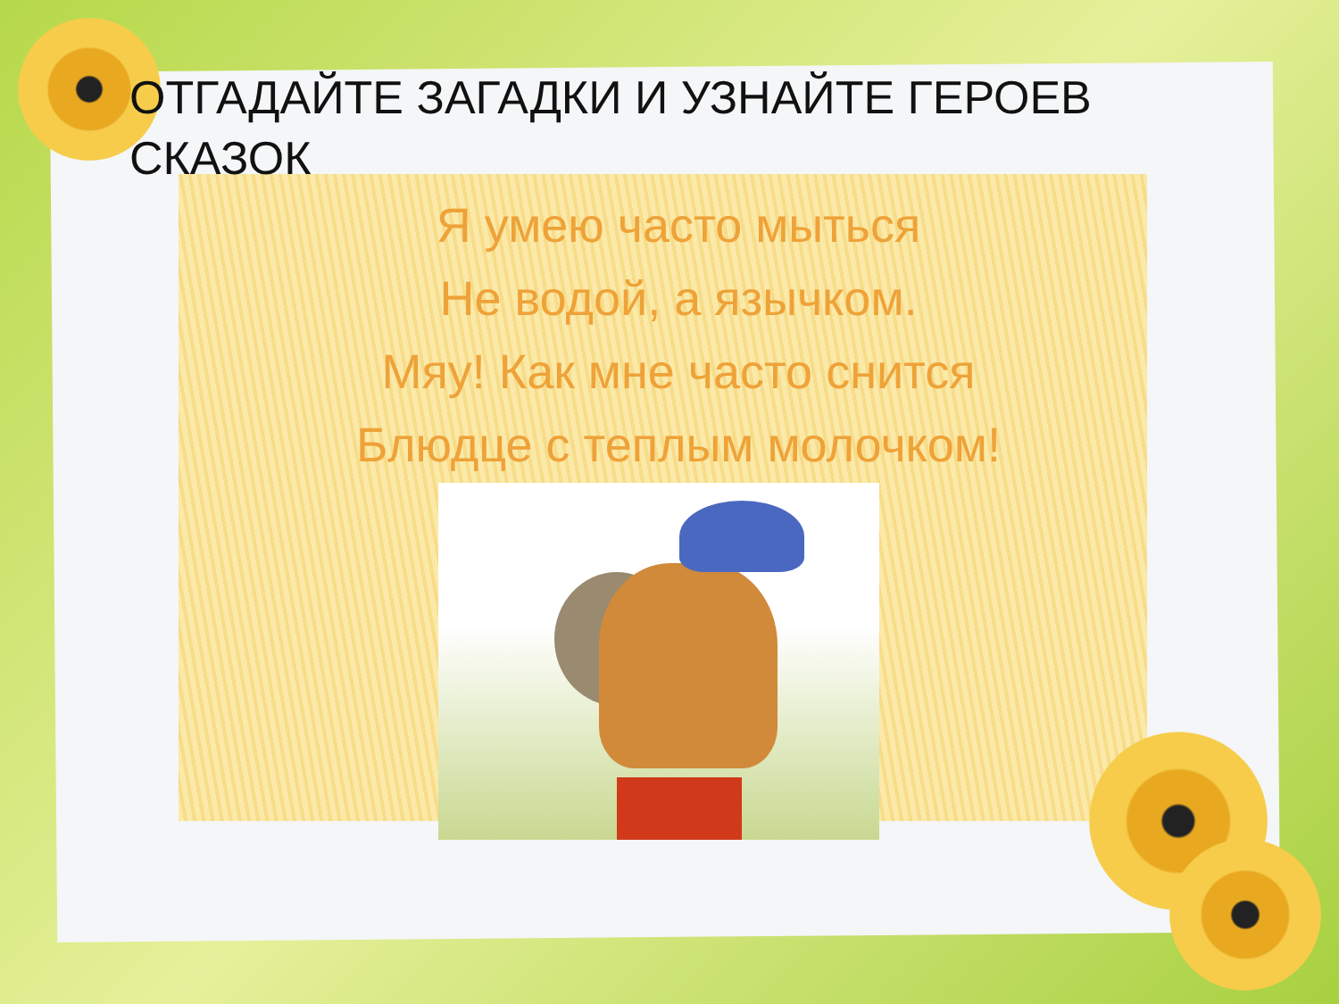ОТГАДАЙТЕ ЗАГАДКИ И УЗНАЙТЕ ГЕРОЕВ СКАЗОК
Я умею часто мыться
Не водой, а язычком.
Мяу! Как мне часто снится
Блюдце с теплым молочком!